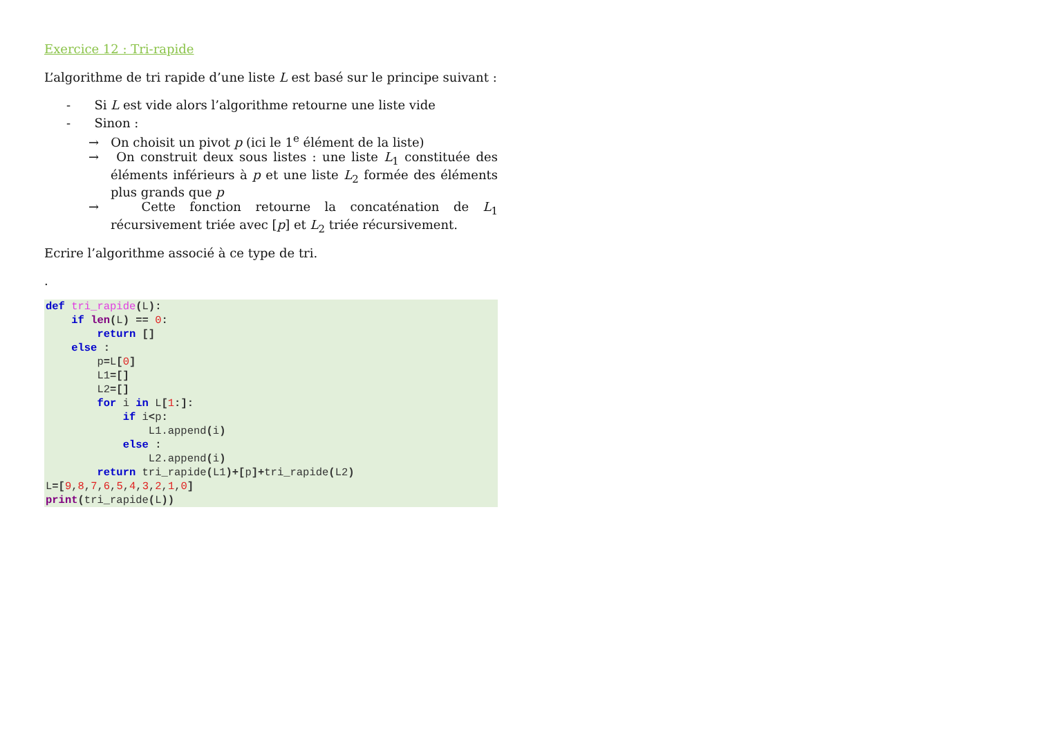Exercice 12 : Tri-rapide
L’algorithme de tri rapide d’une liste L est basé sur le principe suivant :
- Si L est vide alors l’algorithme retourne une liste vide
- Sinon :
→ On choisit un pivot p (ici le 1<sup>e</sup> élément de la liste)
→ On construit deux sous listes : une liste L<sub>1</sub> constituée des éléments inférieurs à p et une liste L<sub>2</sub> formée des éléments plus grands que p
→ Cette fonction retourne la concaténation de L<sub>1</sub> récursivement triée avec [p] et L<sub>2</sub> triée récursivement.
Ecrire l’algorithme associé à ce type de tri.
.
def tri_rapide(L):
    if len(L) == 0:
        return []
    else :
        p=L[0]
        L1=[]
        L2=[]
        for i in L[1:]:
            if i<p:
                L1.append(i)
            else :
                L2.append(i)
        return tri_rapide(L1)+[p]+tri_rapide(L2)
L=[9,8,7,6,5,4,3,2,1,0]
print(tri_rapide(L))